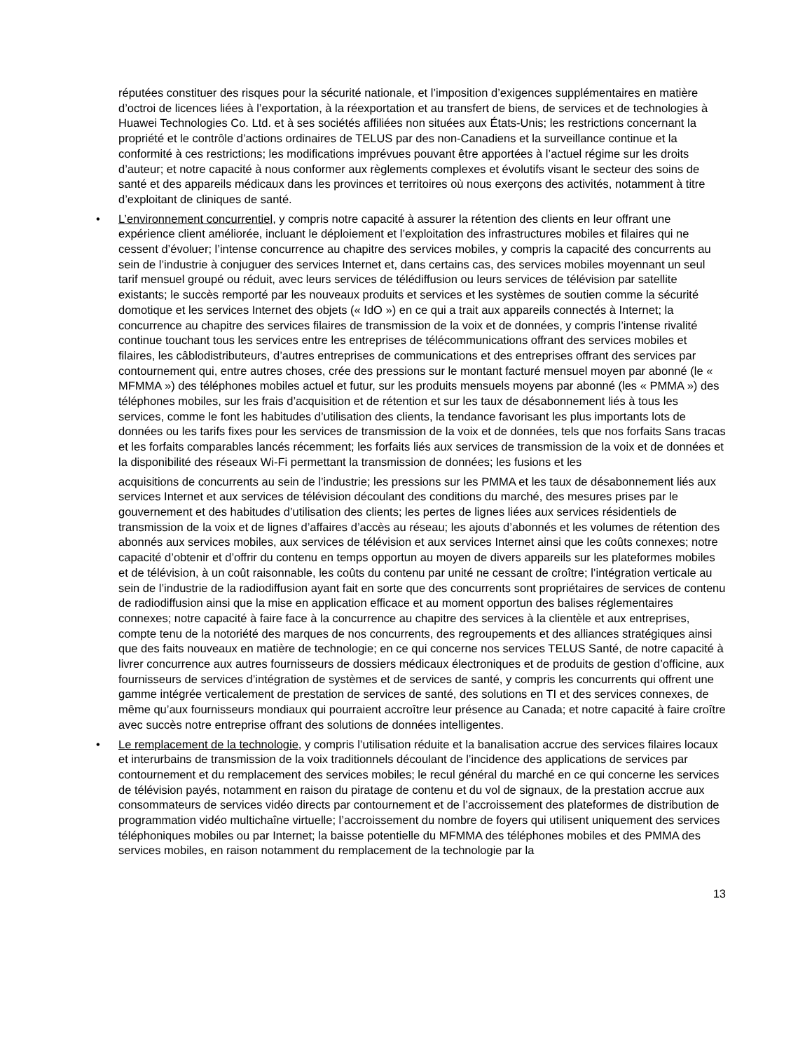réputées constituer des risques pour la sécurité nationale, et l’imposition d’exigences supplémentaires en matière d’octroi de licences liées à l’exportation, à la réexportation et au transfert de biens, de services et de technologies à Huawei Technologies Co. Ltd. et à ses sociétés affiliées non situées aux États-Unis; les restrictions concernant la propriété et le contrôle d’actions ordinaires de TELUS par des non-Canadiens et la surveillance continue et la conformité à ces restrictions; les modifications imprévues pouvant être apportées à l’actuel régime sur les droits d’auteur; et notre capacité à nous conformer aux règlements complexes et évolutifs visant le secteur des soins de santé et des appareils médicaux dans les provinces et territoires où nous exerçons des activités, notamment à titre d’exploitant de cliniques de santé.
• L’environnement concurrentiel, y compris notre capacité à assurer la rétention des clients en leur offrant une expérience client améliorée, incluant le déploiement et l’exploitation des infrastructures mobiles et filaires qui ne cessent d’évoluer; l’intense concurrence au chapitre des services mobiles, y compris la capacité des concurrents au sein de l’industrie à conjuguer des services Internet et, dans certains cas, des services mobiles moyennant un seul tarif mensuel groupé ou réduit, avec leurs services de télédiffusion ou leurs services de télévision par satellite existants; le succès remporté par les nouveaux produits et services et les systèmes de soutien comme la sécurité domotique et les services Internet des objets (« IdO ») en ce qui a trait aux appareils connectés à Internet; la concurrence au chapitre des services filaires de transmission de la voix et de données, y compris l’intense rivalité continue touchant tous les services entre les entreprises de télécommunications offrant des services mobiles et filaires, les câblodistributeurs, d’autres entreprises de communications et des entreprises offrant des services par contournement qui, entre autres choses, crée des pressions sur le montant facturé mensuel moyen par abonné (le « MFMMA ») des téléphones mobiles actuel et futur, sur les produits mensuels moyens par abonné (les « PMMA ») des téléphones mobiles, sur les frais d’acquisition et de rétention et sur les taux de désabonnement liés à tous les services, comme le font les habitudes d’utilisation des clients, la tendance favorisant les plus importants lots de données ou les tarifs fixes pour les services de transmission de la voix et de données, tels que nos forfaits Sans tracas et les forfaits comparables lancés récemment; les forfaits liés aux services de transmission de la voix et de données et la disponibilité des réseaux Wi-Fi permettant la transmission de données; les fusions et les
acquisitions de concurrents au sein de l’industrie; les pressions sur les PMMA et les taux de désabonnement liés aux services Internet et aux services de télévision découlant des conditions du marché, des mesures prises par le gouvernement et des habitudes d’utilisation des clients; les pertes de lignes liées aux services résidentiels de transmission de la voix et de lignes d’affaires d’accès au réseau; les ajouts d’abonnés et les volumes de rétention des abonnés aux services mobiles, aux services de télévision et aux services Internet ainsi que les coûts connexes; notre capacité d’obtenir et d’offrir du contenu en temps opportun au moyen de divers appareils sur les plateformes mobiles et de télévision, à un coût raisonnable, les coûts du contenu par unité ne cessant de croître; l’intégration verticale au sein de l’industrie de la radiodiffusion ayant fait en sorte que des concurrents sont propriétaires de services de contenu de radiodiffusion ainsi que la mise en application efficace et au moment opportun des balises réglementaires connexes; notre capacité à faire face à la concurrence au chapitre des services à la clientèle et aux entreprises, compte tenu de la notoriété des marques de nos concurrents, des regroupements et des alliances stratégiques ainsi que des faits nouveaux en matière de technologie; en ce qui concerne nos services TELUS Santé, de notre capacité à livrer concurrence aux autres fournisseurs de dossiers médicaux électroniques et de produits de gestion d’officine, aux fournisseurs de services d’intégration de systèmes et de services de santé, y compris les concurrents qui offrent une gamme intégrée verticalement de prestation de services de santé, des solutions en TI et des services connexes, de même qu’aux fournisseurs mondiaux qui pourraient accroître leur présence au Canada; et notre capacité à faire croître avec succès notre entreprise offrant des solutions de données intelligentes.
• Le remplacement de la technologie, y compris l’utilisation réduite et la banalisation accrue des services filaires locaux et interurbains de transmission de la voix traditionnels découlant de l’incidence des applications de services par contournement et du remplacement des services mobiles; le recul général du marché en ce qui concerne les services de télévision payés, notamment en raison du piratage de contenu et du vol de signaux, de la prestation accrue aux consommateurs de services vidéo directs par contournement et de l’accroissement des plateformes de distribution de programmation vidéo multichaîne virtuelle; l’accroissement du nombre de foyers qui utilisent uniquement des services téléphoniques mobiles ou par Internet; la baisse potentielle du MFMMA des téléphones mobiles et des PMMA des services mobiles, en raison notamment du remplacement de la technologie par la
13